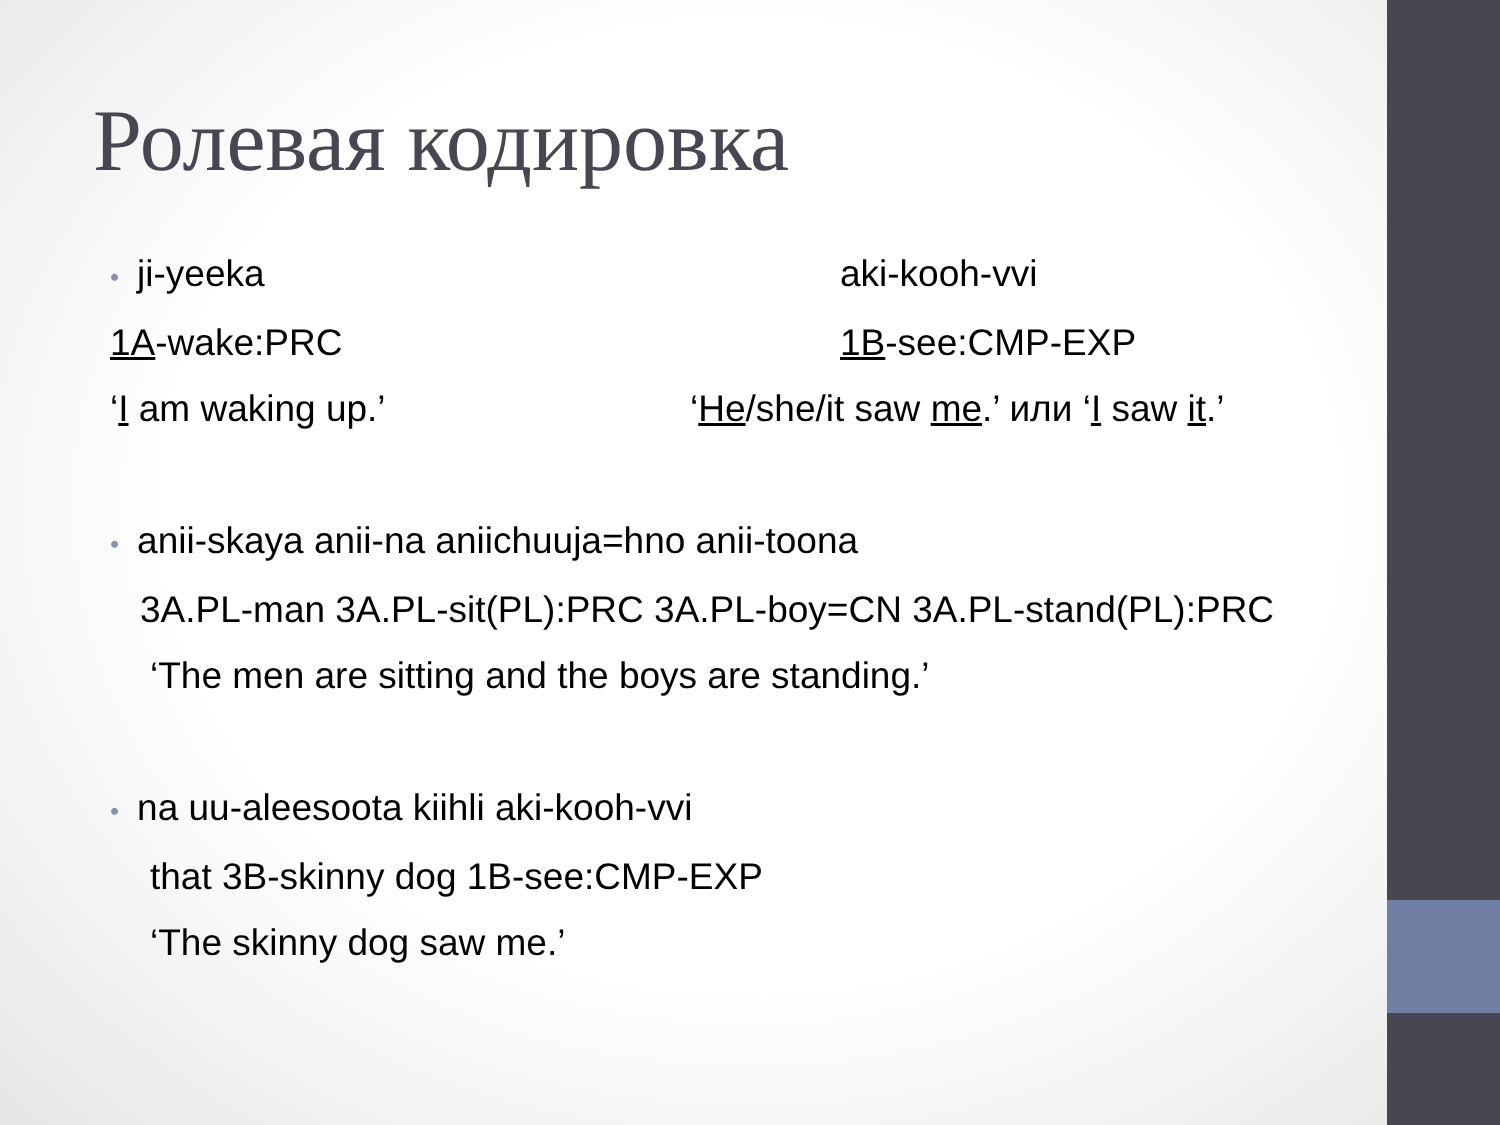Ролевая кодировка
• ji-yeeka aki-kooh-vvi
1A-wake:PRC 1B-see:CMP-EXP
‘I am waking up.’ ‘He/she/it saw me.’ или ‘I saw it.’
• anii-skaya anii-na aniichuuja=hno anii-toona
3A.PL-man 3A.PL-sit(PL):PRC 3A.PL-boy=CN 3A.PL-stand(PL):PRC
‘The men are sitting and the boys are standing.’
• na uu-aleesoota kiihli aki-kooh-vvi
that 3B-skinny dog 1B-see:CMP-EXP
‘The skinny dog saw me.’